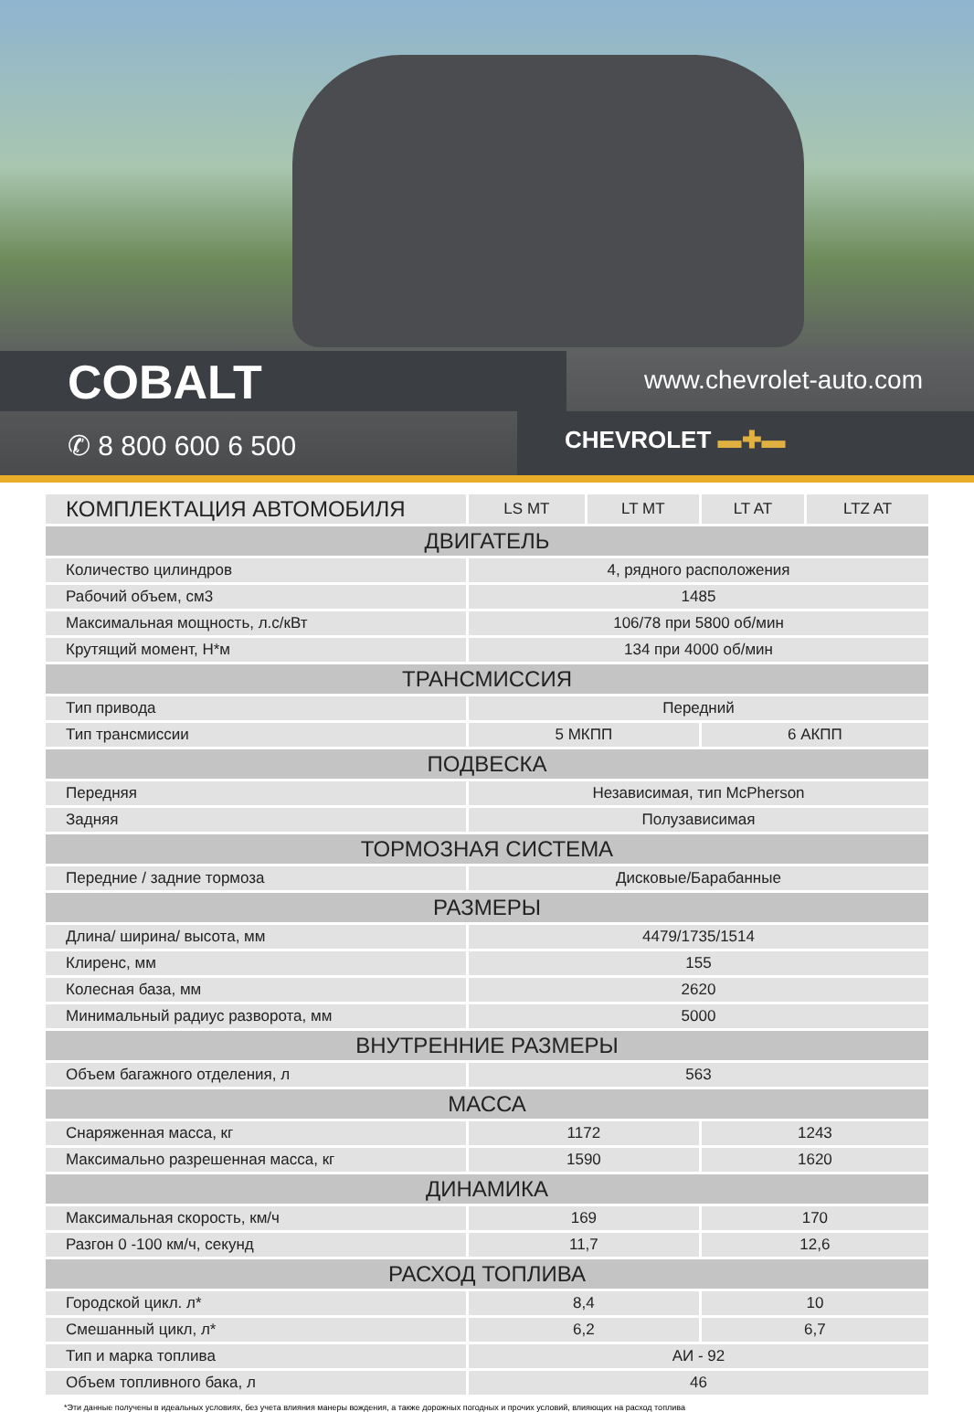COBALT www.chevrolet-auto.com
✆ 8 800 600 6 500 CHEVROLET ▬✚▬
| КОМПЛЕКТАЦИЯ АВТОМОБИЛЯ | LS MT | LT MT | LT AT | LTZ AT |
| --- | --- | --- | --- | --- |
| ДВИГАТЕЛЬ | | | | |
| Количество цилиндров | 4, рядного расположения | | | |
| Рабочий объем, см3 | 1485 | | | |
| Максимальная мощность, л.с/кВт | 106/78 при 5800 об/мин | | | |
| Крутящий момент, Н*м | 134 при 4000 об/мин | | | |
| ТРАНСМИССИЯ | | | | |
| Тип привода | Передний | | | |
| Тип трансмиссии | 5 МКПП | | 6 АКПП | |
| ПОДВЕСКА | | | | |
| Передняя | Независимая, тип McPherson | | | |
| Задняя | Полузависимая | | | |
| ТОРМОЗНАЯ СИСТЕМА | | | | |
| Передние / задние тормоза | Дисковые/Барабанные | | | |
| РАЗМЕРЫ | | | | |
| Длина/ ширина/ высота, мм | 4479/1735/1514 | | | |
| Клиренс, мм | 155 | | | |
| Колесная база, мм | 2620 | | | |
| Минимальный радиус разворота, мм | 5000 | | | |
| ВНУТРЕННИЕ РАЗМЕРЫ | | | | |
| Объем багажного отделения, л | 563 | | | |
| МАССА | | | | |
| Снаряженная масса, кг | 1172 | | 1243 | |
| Максимально разрешенная масса, кг | 1590 | | 1620 | |
| ДИНАМИКА | | | | |
| Максимальная скорость, км/ч | 169 | | 170 | |
| Разгон 0 -100 км/ч, секунд | 11,7 | | 12,6 | |
| РАСХОД ТОПЛИВА | | | | |
| Городской цикл. л* | 8,4 | | 10 | |
| Смешанный цикл, л* | 6,2 | | 6,7 | |
| Тип и марка топлива | АИ - 92 | | | |
| Объем топливного бака, л | 46 | | | |
*Эти данные получены в идеальных условиях, без учета влияния манеры вождения, а также дорожных погодных и прочих условий, влияющих на расход топлива